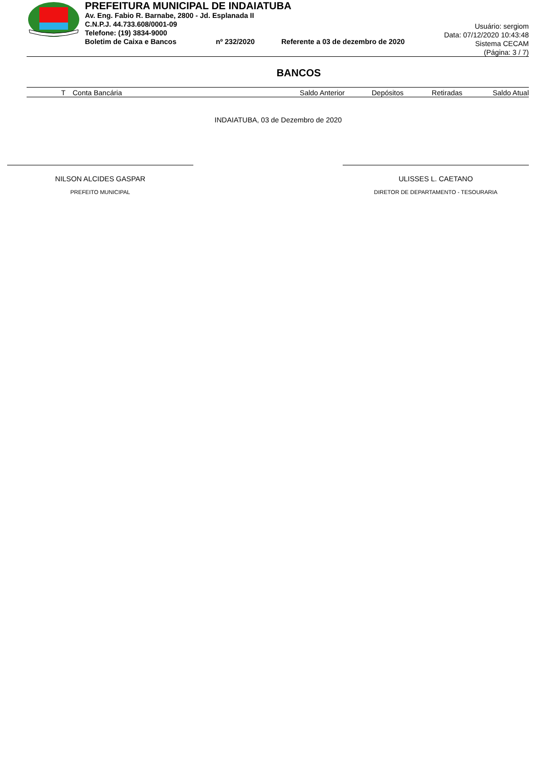PREFEITURA MUNICIPAL DE INDAIATUBA
Av. Eng. Fabio R. Barnabe, 2800 - Jd. Esplanada II
C.N.P.J. 44.733.608/0001-09
Telefone: (19) 3834-9000
Boletim de Caixa e Bancos nº 232/2020 Referente a 03 de dezembro de 2020
Usuário: sergiom
Data: 07/12/2020 10:43:48
Sistema CECAM
(Página: 3 / 7)
BANCOS
| T | Conta Bancária | Saldo Anterior | Depósitos | Retiradas | Saldo Atual |
| --- | --- | --- | --- | --- | --- |
INDAIATUBA, 03 de Dezembro de 2020
NILSON ALCIDES GASPAR
PREFEITO MUNICIPAL
ULISSES L. CAETANO
DIRETOR DE DEPARTAMENTO - TESOURARIA